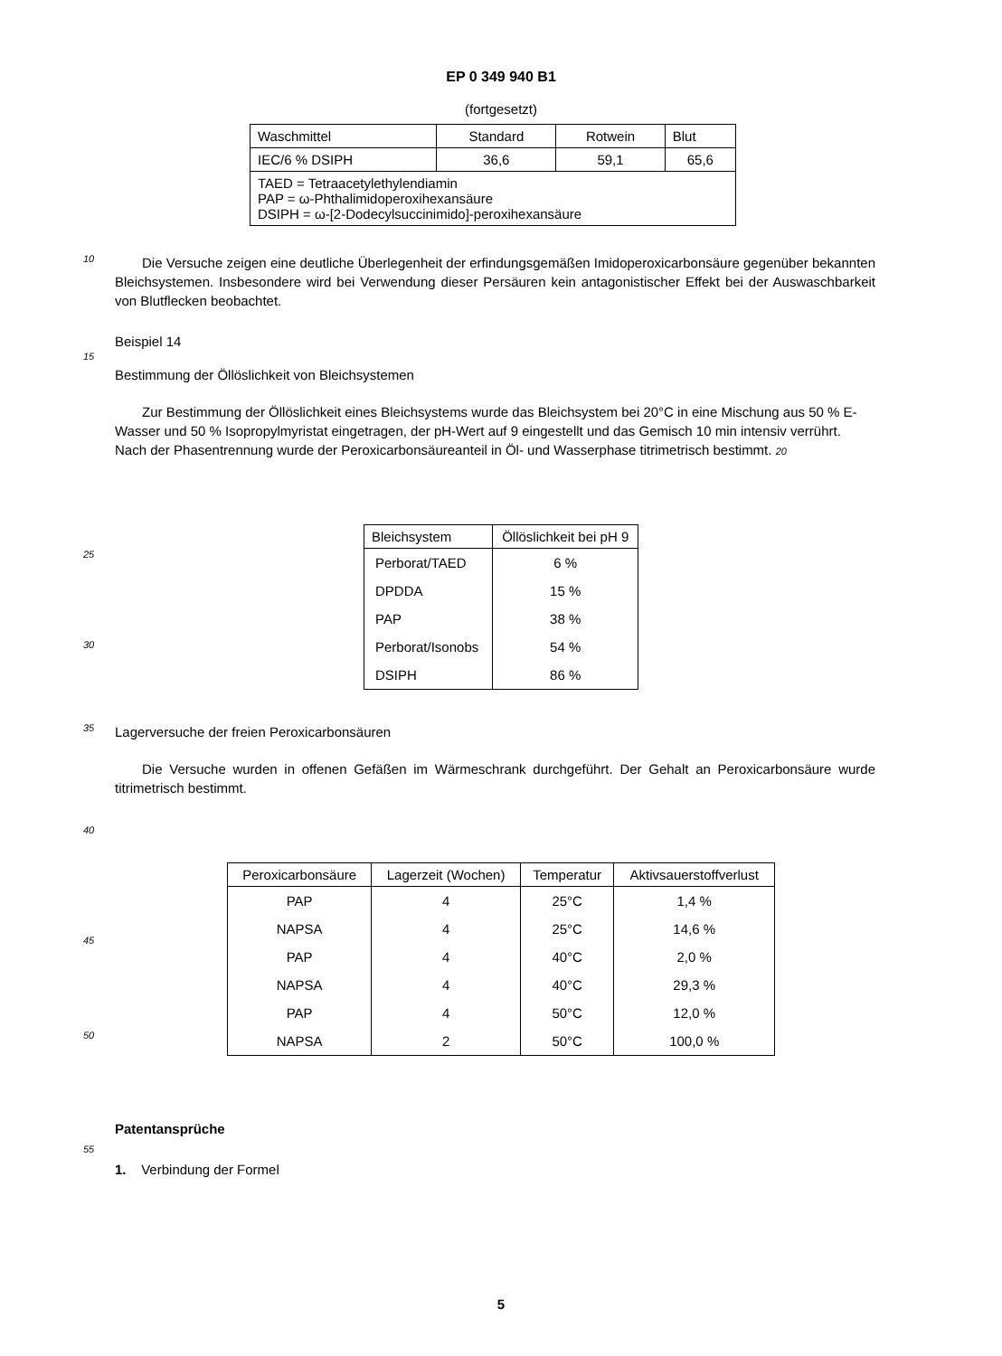EP 0 349 940 B1
(fortgesetzt)
| Waschmittel | Standard | Rotwein | Blut |
| --- | --- | --- | --- |
| IEC/6 % DSIPH | 36,6 | 59,1 | 65,6 |
| TAED = Tetraacetylethylendiamin PAP = ω-Phthalimidoperoxihexansäure DSIPH = ω-[2-Dodecylsuccinimido]-peroxihexansäure | | | |
10
Die Versuche zeigen eine deutliche Überlegenheit der erfindungsgemäßen Imidoperoxicarbonsäure gegenüber bekannten Bleichsystemen. Insbesondere wird bei Verwendung dieser Persäuren kein antagonistischer Effekt bei der Auswaschbarkeit von Blutflecken beobachtet.
Beispiel 14
15
Bestimmung der Öllöslichkeit von Bleichsystemen
Zur Bestimmung der Öllöslichkeit eines Bleichsystems wurde das Bleichsystem bei 20°C in eine Mischung aus 50 % E-Wasser und 50 % Isopropylmyristat eingetragen, der pH-Wert auf 9 eingestellt und das Gemisch 10 min intensiv verrührt. Nach der Phasentrennung wurde der Peroxicarbonsäureanteil in Öl- und Wasserphase titrimetrisch bestimmt. 20
| Bleichsystem | Öllöslichkeit bei pH 9 |
| --- | --- |
| Perborat/TAED | 6 % |
| DPDDA | 15 % |
| PAP | 38 % |
| Perborat/Isonobs | 54 % |
| DSIPH | 86 % |
25
30
35
Lagerversuche der freien Peroxicarbonsäuren
Die Versuche wurden in offenen Gefäßen im Wärmeschrank durchgeführt. Der Gehalt an Peroxicarbonsäure wurde titrimetrisch bestimmt.
40
| Peroxicarbonsäure | Lagerzeit (Wochen) | Temperatur | Aktivsauerstoffverlust |
| --- | --- | --- | --- |
| PAP | 4 | 25°C | 1,4 % |
| NAPSA | 4 | 25°C | 14,6 % |
| PAP | 4 | 40°C | 2,0 % |
| NAPSA | 4 | 40°C | 29,3 % |
| PAP | 4 | 50°C | 12,0 % |
| NAPSA | 2 | 50°C | 100,0 % |
45
50
Patentansprüche
55
1. Verbindung der Formel
5